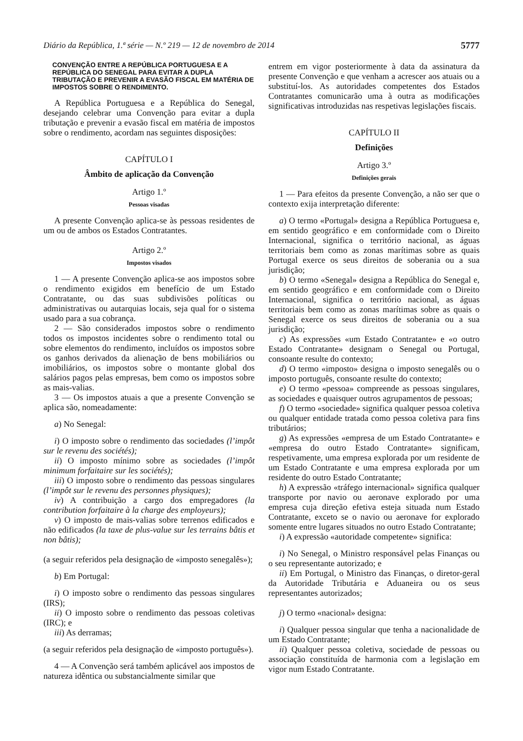Diário da República, 1.ª série — N.º 219 — 12 de novembro de 2014 5777
CONVENÇÃO ENTRE A REPÚBLICA PORTUGUESA E A REPÚBLICA DO SENEGAL PARA EVITAR A DUPLA TRIBUTAÇÃO E PREVENIR A EVASÃO FISCAL EM MATÉRIA DE IMPOSTOS SOBRE O RENDIMENTO.
A República Portuguesa e a República do Senegal, desejando celebrar uma Convenção para evitar a dupla tributação e prevenir a evasão fiscal em matéria de impostos sobre o rendimento, acordam nas seguintes disposições:
CAPÍTULO I
Âmbito de aplicação da Convenção
Artigo 1.º
Pessoas visadas
A presente Convenção aplica-se às pessoas residentes de um ou de ambos os Estados Contratantes.
Artigo 2.º
Impostos visados
1 — A presente Convenção aplica-se aos impostos sobre o rendimento exigidos em benefício de um Estado Contratante, ou das suas subdivisões políticas ou administrativas ou autarquias locais, seja qual for o sistema usado para a sua cobrança.
2 — São considerados impostos sobre o rendimento todos os impostos incidentes sobre o rendimento total ou sobre elementos do rendimento, incluídos os impostos sobre os ganhos derivados da alienação de bens mobiliários ou imobiliários, os impostos sobre o montante global dos salários pagos pelas empresas, bem como os impostos sobre as mais-valias.
3 — Os impostos atuais a que a presente Convenção se aplica são, nomeadamente:
a) No Senegal:
i) O imposto sobre o rendimento das sociedades (l’impôt sur le revenu des sociétés);
ii) O imposto mínimo sobre as sociedades (l’impôt minimum forfaitaire sur les sociétés);
iii) O imposto sobre o rendimento das pessoas singulares (l’impôt sur le revenu des personnes physiques);
iv) A contribuição a cargo dos empregadores (la contribution forfaitaire à la charge des employeurs);
v) O imposto de mais-valias sobre terrenos edificados e não edificados (la taxe de plus-value sur les terrains bâtis et non bâtis);
(a seguir referidos pela designação de «imposto senegalês»);
b) Em Portugal:
i) O imposto sobre o rendimento das pessoas singulares (IRS);
ii) O imposto sobre o rendimento das pessoas coletivas (IRC); e
iii) As derramas;
(a seguir referidos pela designação de «imposto português»).
4 — A Convenção será também aplicável aos impostos de natureza idêntica ou substancialmente similar que
entrem em vigor posteriormente à data da assinatura da presente Convenção e que venham a acrescer aos atuais ou a substituí-los. As autoridades competentes dos Estados Contratantes comunicarão uma à outra as modificações significativas introduzidas nas respetivas legislações fiscais.
CAPÍTULO II
Definições
Artigo 3.º
Definições gerais
1 — Para efeitos da presente Convenção, a não ser que o contexto exija interpretação diferente:
a) O termo «Portugal» designa a República Portuguesa e, em sentido geográfico e em conformidade com o Direito Internacional, significa o território nacional, as águas territoriais bem como as zonas marítimas sobre as quais Portugal exerce os seus direitos de soberania ou a sua jurisdição;
b) O termo «Senegal» designa a República do Senegal e, em sentido geográfico e em conformidade com o Direito Internacional, significa o território nacional, as águas territoriais bem como as zonas marítimas sobre as quais o Senegal exerce os seus direitos de soberania ou a sua jurisdição;
c) As expressões «um Estado Contratante» e «o outro Estado Contratante» designam o Senegal ou Portugal, consoante resulte do contexto;
d) O termo «imposto» designa o imposto senegalês ou o imposto português, consoante resulte do contexto;
e) O termo «pessoa» compreende as pessoas singulares, as sociedades e quaisquer outros agrupamentos de pessoas;
f) O termo «sociedade» significa qualquer pessoa coletiva ou qualquer entidade tratada como pessoa coletiva para fins tributários;
g) As expressões «empresa de um Estado Contratante» e «empresa do outro Estado Contratante» significam, respetivamente, uma empresa explorada por um residente de um Estado Contratante e uma empresa explorada por um residente do outro Estado Contratante;
h) A expressão «tráfego internacional» significa qualquer transporte por navio ou aeronave explorado por uma empresa cuja direção efetiva esteja situada num Estado Contratante, exceto se o navio ou aeronave for explorado somente entre lugares situados no outro Estado Contratante;
i) A expressão «autoridade competente» significa:
i) No Senegal, o Ministro responsável pelas Finanças ou o seu representante autorizado; e
ii) Em Portugal, o Ministro das Finanças, o diretor-geral da Autoridade Tributária e Aduaneira ou os seus representantes autorizados;
j) O termo «nacional» designa:
i) Qualquer pessoa singular que tenha a nacionalidade de um Estado Contratante;
ii) Qualquer pessoa coletiva, sociedade de pessoas ou associação constituída de harmonia com a legislação em vigor num Estado Contratante.